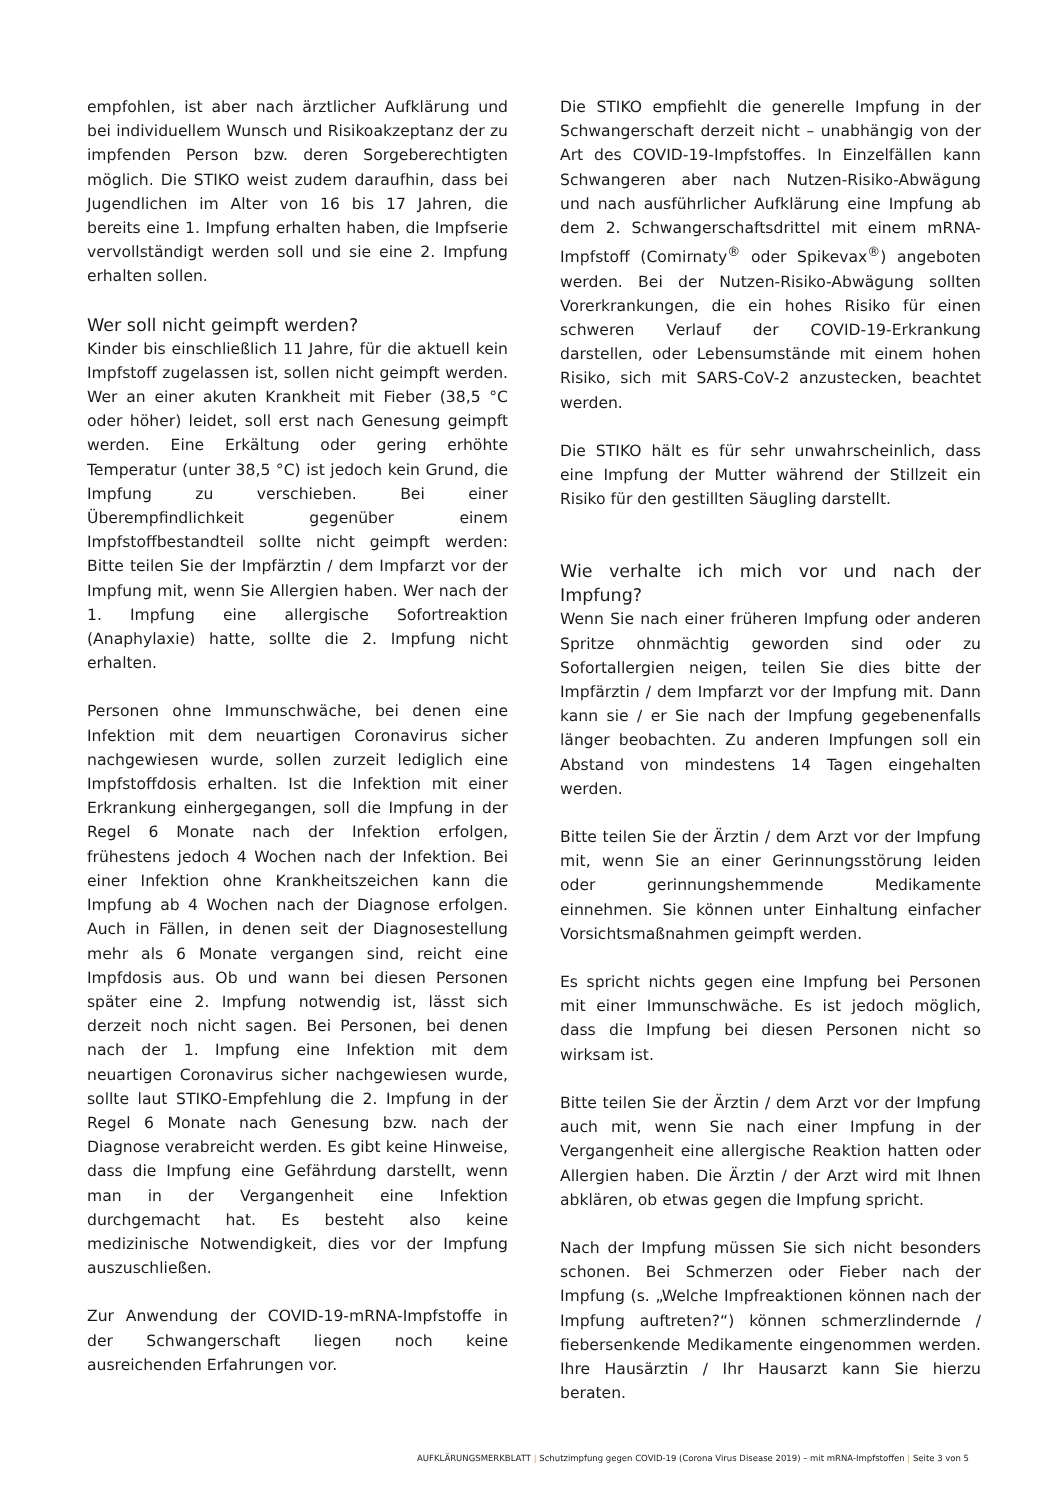empfohlen, ist aber nach ärztlicher Aufklärung und bei individuellem Wunsch und Risikoakzeptanz der zu impfenden Person bzw. deren Sorgeberechtigten möglich. Die STIKO weist zudem daraufhin, dass bei Jugendlichen im Alter von 16 bis 17 Jahren, die bereits eine 1. Impfung erhalten haben, die Impfserie vervollständigt werden soll und sie eine 2. Impfung erhalten sollen.
Wer soll nicht geimpft werden?
Kinder bis einschließlich 11 Jahre, für die aktuell kein Impfstoff zugelassen ist, sollen nicht geimpft werden. Wer an einer akuten Krankheit mit Fieber (38,5 °C oder höher) leidet, soll erst nach Genesung geimpft werden. Eine Erkältung oder gering erhöhte Temperatur (unter 38,5 °C) ist jedoch kein Grund, die Impfung zu verschieben. Bei einer Überempfindlichkeit gegenüber einem Impfstoffbestandteil sollte nicht geimpft werden: Bitte teilen Sie der Impfärztin / dem Impfarzt vor der Impfung mit, wenn Sie Allergien haben. Wer nach der 1. Impfung eine allergische Sofortreaktion (Anaphylaxie) hatte, sollte die 2. Impfung nicht erhalten.
Personen ohne Immunschwäche, bei denen eine Infektion mit dem neuartigen Coronavirus sicher nachgewiesen wurde, sollen zurzeit lediglich eine Impfstoffdosis erhalten. Ist die Infektion mit einer Erkrankung einhergegangen, soll die Impfung in der Regel 6 Monate nach der Infektion erfolgen, frühestens jedoch 4 Wochen nach der Infektion. Bei einer Infektion ohne Krankheitszeichen kann die Impfung ab 4 Wochen nach der Diagnose erfolgen. Auch in Fällen, in denen seit der Diagnosestellung mehr als 6 Monate vergangen sind, reicht eine Impfdosis aus. Ob und wann bei diesen Personen später eine 2. Impfung notwendig ist, lässt sich derzeit noch nicht sagen. Bei Personen, bei denen nach der 1. Impfung eine Infektion mit dem neuartigen Coronavirus sicher nachgewiesen wurde, sollte laut STIKO-Empfehlung die 2. Impfung in der Regel 6 Monate nach Genesung bzw. nach der Diagnose verabreicht werden. Es gibt keine Hinweise, dass die Impfung eine Gefährdung darstellt, wenn man in der Vergangenheit eine Infektion durchgemacht hat. Es besteht also keine medizinische Notwendigkeit, dies vor der Impfung auszuschließen.
Zur Anwendung der COVID-19-mRNA-Impfstoffe in der Schwangerschaft liegen noch keine ausreichenden Erfahrungen vor.
Die STIKO empfiehlt die generelle Impfung in der Schwangerschaft derzeit nicht – unabhängig von der Art des COVID-19-Impfstoffes. In Einzelfällen kann Schwangeren aber nach Nutzen-Risiko-Abwägung und nach ausführlicher Aufklärung eine Impfung ab dem 2. Schwangerschaftsdrittel mit einem mRNA-Impfstoff (Comirnaty<sup>®</sup> oder Spikevax<sup>®</sup>) angeboten werden. Bei der Nutzen-Risiko-Abwägung sollten Vorerkrankungen, die ein hohes Risiko für einen schweren Verlauf der COVID-19-Erkrankung darstellen, oder Lebensumstände mit einem hohen Risiko, sich mit SARS-CoV-2 anzustecken, beachtet werden.
Die STIKO hält es für sehr unwahrscheinlich, dass eine Impfung der Mutter während der Stillzeit ein Risiko für den gestillten Säugling darstellt.
Wie verhalte ich mich vor und nach der Impfung?
Wenn Sie nach einer früheren Impfung oder anderen Spritze ohnmächtig geworden sind oder zu Sofortallergien neigen, teilen Sie dies bitte der Impfärztin / dem Impfarzt vor der Impfung mit. Dann kann sie / er Sie nach der Impfung gegebenenfalls länger beobachten. Zu anderen Impfungen soll ein Abstand von mindestens 14 Tagen eingehalten werden.
Bitte teilen Sie der Ärztin / dem Arzt vor der Impfung mit, wenn Sie an einer Gerinnungsstörung leiden oder gerinnungshemmende Medikamente einnehmen. Sie können unter Einhaltung einfacher Vorsichtsmaßnahmen geimpft werden.
Es spricht nichts gegen eine Impfung bei Personen mit einer Immunschwäche. Es ist jedoch möglich, dass die Impfung bei diesen Personen nicht so wirksam ist.
Bitte teilen Sie der Ärztin / dem Arzt vor der Impfung auch mit, wenn Sie nach einer Impfung in der Vergangenheit eine allergische Reaktion hatten oder Allergien haben. Die Ärztin / der Arzt wird mit Ihnen abklären, ob etwas gegen die Impfung spricht.
Nach der Impfung müssen Sie sich nicht besonders schonen. Bei Schmerzen oder Fieber nach der Impfung (s. „Welche Impfreaktionen können nach der Impfung auftreten?“) können schmerzlindernde / fiebersenkende Medikamente eingenommen werden. Ihre Hausärztin / Ihr Hausarzt kann Sie hierzu beraten.
AUFKLÄRUNGSMERKBLATT | Schutzimpfung gegen COVID-19 (Corona Virus Disease 2019) – mit mRNA-Impfstoffen | Seite 3 von 5